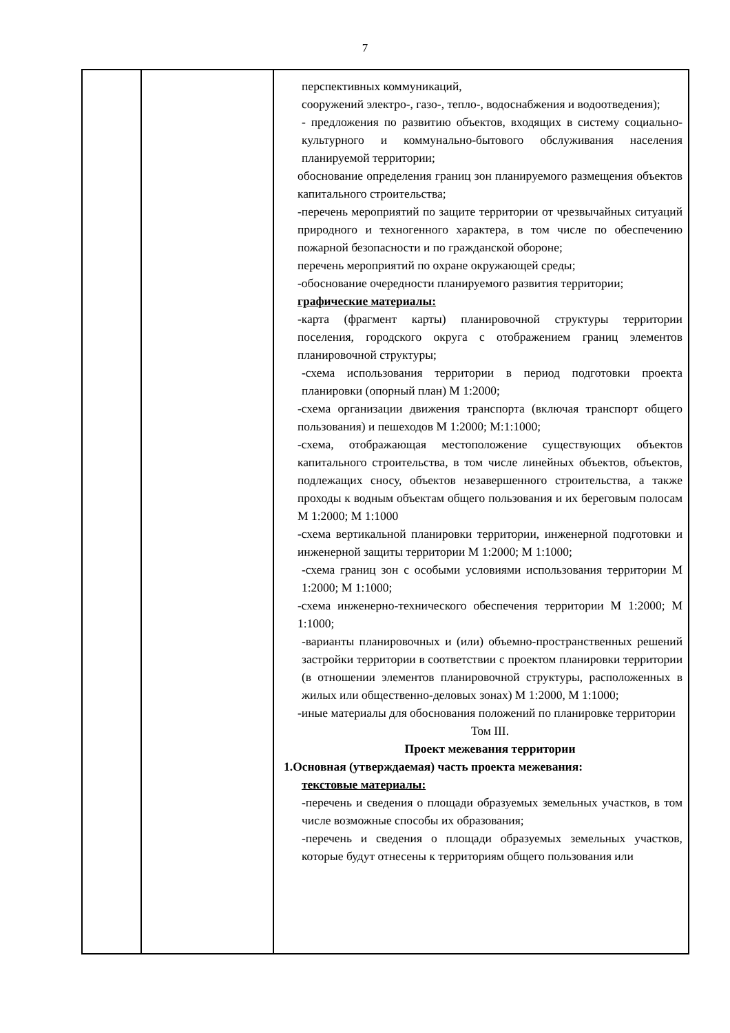7
| | | перспективных коммуникаций, сооружений электро-, газо-, тепло-, водоснабжения и водоотведения); - предложения по развитию объектов, входящих в систему социально-культурного и коммунально-бытового обслуживания населения планируемой территории; обоснование определения границ зон планируемого размещения объектов капитального строительства; -перечень мероприятий по защите территории от чрезвычайных ситуаций природного и техногенного характера, в том числе по обеспечению пожарной безопасности и по гражданской обороне; перечень мероприятий по охране окружающей среды; -обоснование очередности планируемого развития территории; графические материалы: -карта (фрагмент карты) планировочной структуры территории поселения, городского округа с отображением границ элементов планировочной структуры; -схема использования территории в период подготовки проекта планировки (опорный план) М 1:2000; -схема организации движения транспорта (включая транспорт общего пользования) и пешеходов М 1:2000; М:1:1000; -схема, отображающая местоположение существующих объектов капитального строительства, в том числе линейных объектов, объектов, подлежащих сносу, объектов незавершенного строительства, а также проходы к водным объектам общего пользования и их береговым полосам М 1:2000; М 1:1000 -схема вертикальной планировки территории, инженерной подготовки и инженерной защиты территории М 1:2000; М 1:1000; -схема границ зон с особыми условиями использования территории М 1:2000; М 1:1000; -схема инженерно-технического обеспечения территории М 1:2000; М 1:1000; -варианты планировочных и (или) объемно-пространственных решений застройки территории в соответствии с проектом планировки территории (в отношении элементов планировочной структуры, расположенных в жилых или общественно-деловых зонах) М 1:2000, М 1:1000; -иные материалы для обоснования положений по планировке территории Том III. Проект межевания территории 1.Основная (утверждаемая) часть проекта межевания: текстовые материалы: -перечень и сведения о площади образуемых земельных участков, в том числе возможные способы их образования; -перечень и сведения о площади образуемых земельных участков, которые будут отнесены к территориям общего пользования или |